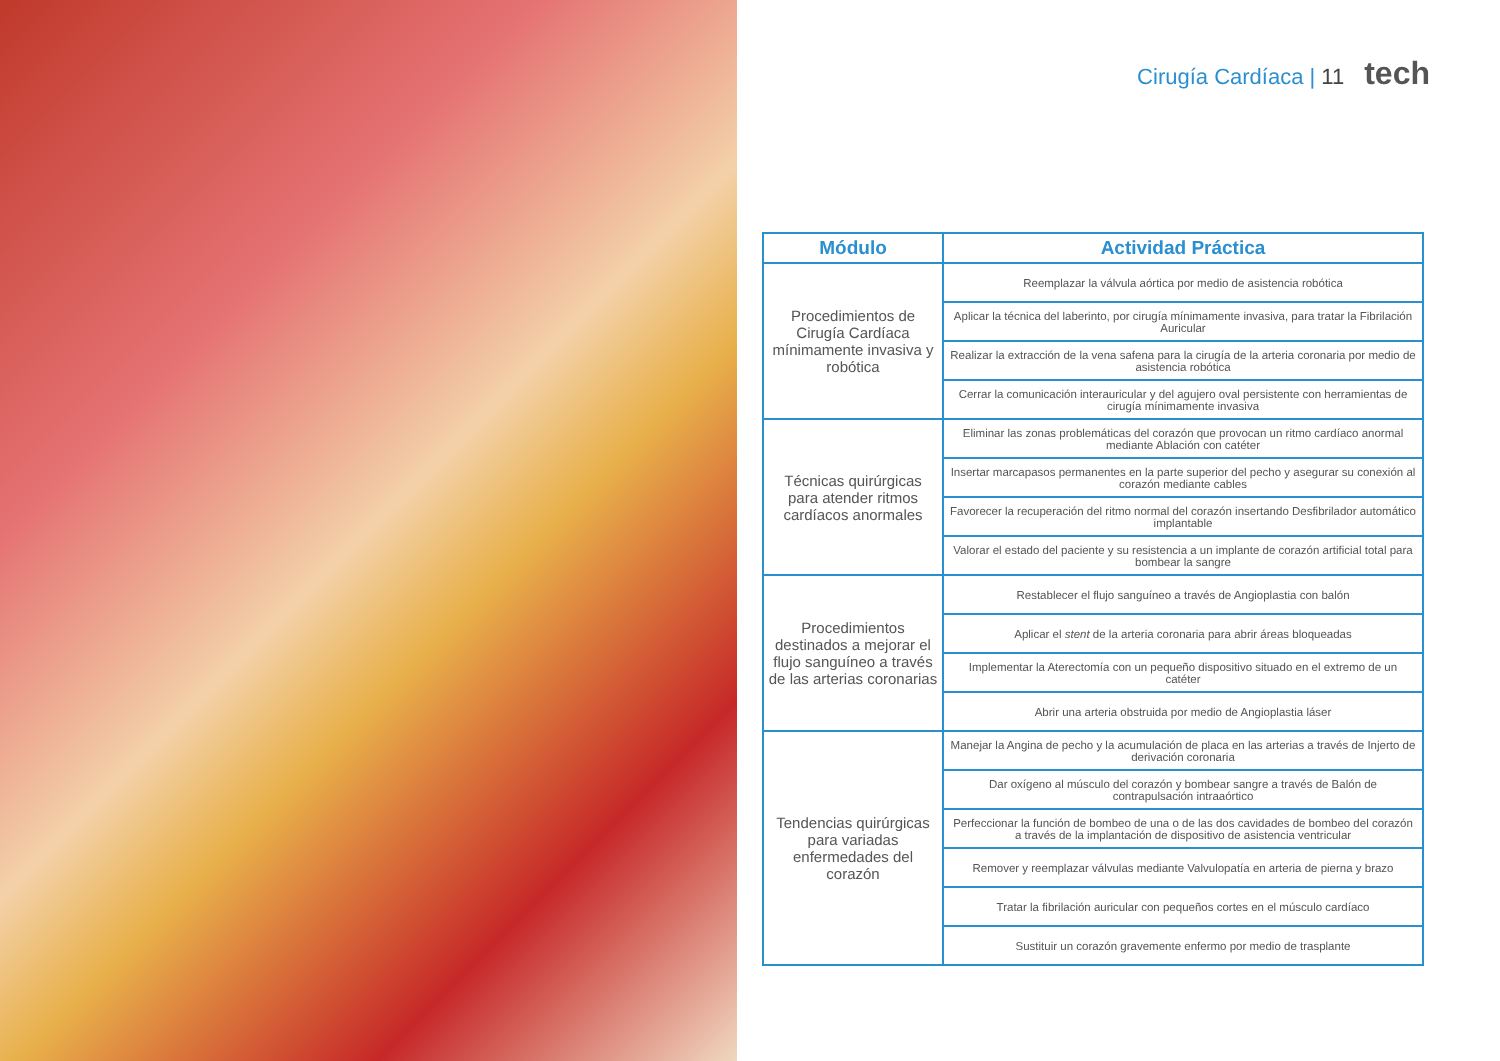Cirugía Cardíaca | 11 tech
| Módulo | Actividad Práctica |
| --- | --- |
| Procedimientos de Cirugía Cardíaca mínimamente invasiva y robótica | Reemplazar la válvula aórtica por medio de asistencia robótica |
| | Aplicar la técnica del laberinto, por cirugía mínimamente invasiva, para tratar la Fibrilación Auricular |
| | Realizar la extracción de la vena safena para la cirugía de la arteria coronaria por medio de asistencia robótica |
| | Cerrar la comunicación interauricular y del agujero oval persistente con herramientas de cirugía mínimamente invasiva |
| Técnicas quirúrgicas para atender ritmos cardíacos anormales | Eliminar las zonas problemáticas del corazón que provocan un ritmo cardíaco anormal mediante Ablación con catéter |
| | Insertar marcapasos permanentes en la parte superior del pecho y asegurar su conexión al corazón mediante cables |
| | Favorecer la recuperación del ritmo normal del corazón insertando Desfibrilador automático implantable |
| | Valorar el estado del paciente y su resistencia a un implante de corazón artificial total para bombear la sangre |
| Procedimientos destinados a mejorar el flujo sanguíneo a través de las arterias coronarias | Restablecer el flujo sanguíneo a través de Angioplastia con balón |
| | Aplicar el stent de la arteria coronaria para abrir áreas bloqueadas |
| | Implementar la Aterectomía con un pequeño dispositivo situado en el extremo de un catéter |
| | Abrir una arteria obstruida por medio de Angioplastia láser |
| Tendencias quirúrgicas para variadas enfermedades del corazón | Manejar la Angina de pecho y la acumulación de placa en las arterias a través de Injerto de derivación coronaria |
| | Dar oxígeno al músculo del corazón y bombear sangre a través de Balón de contrapulsación intraaórtico |
| | Perfeccionar la función de bombeo de una o de las dos cavidades de bombeo del corazón a través de la implantación de dispositivo de asistencia ventricular |
| | Remover y reemplazar válvulas mediante Valvulopatía en arteria de pierna y brazo |
| | Tratar la fibrilación auricular con pequeños cortes en el músculo cardíaco |
| | Sustituir un corazón gravemente enfermo por medio de trasplante |